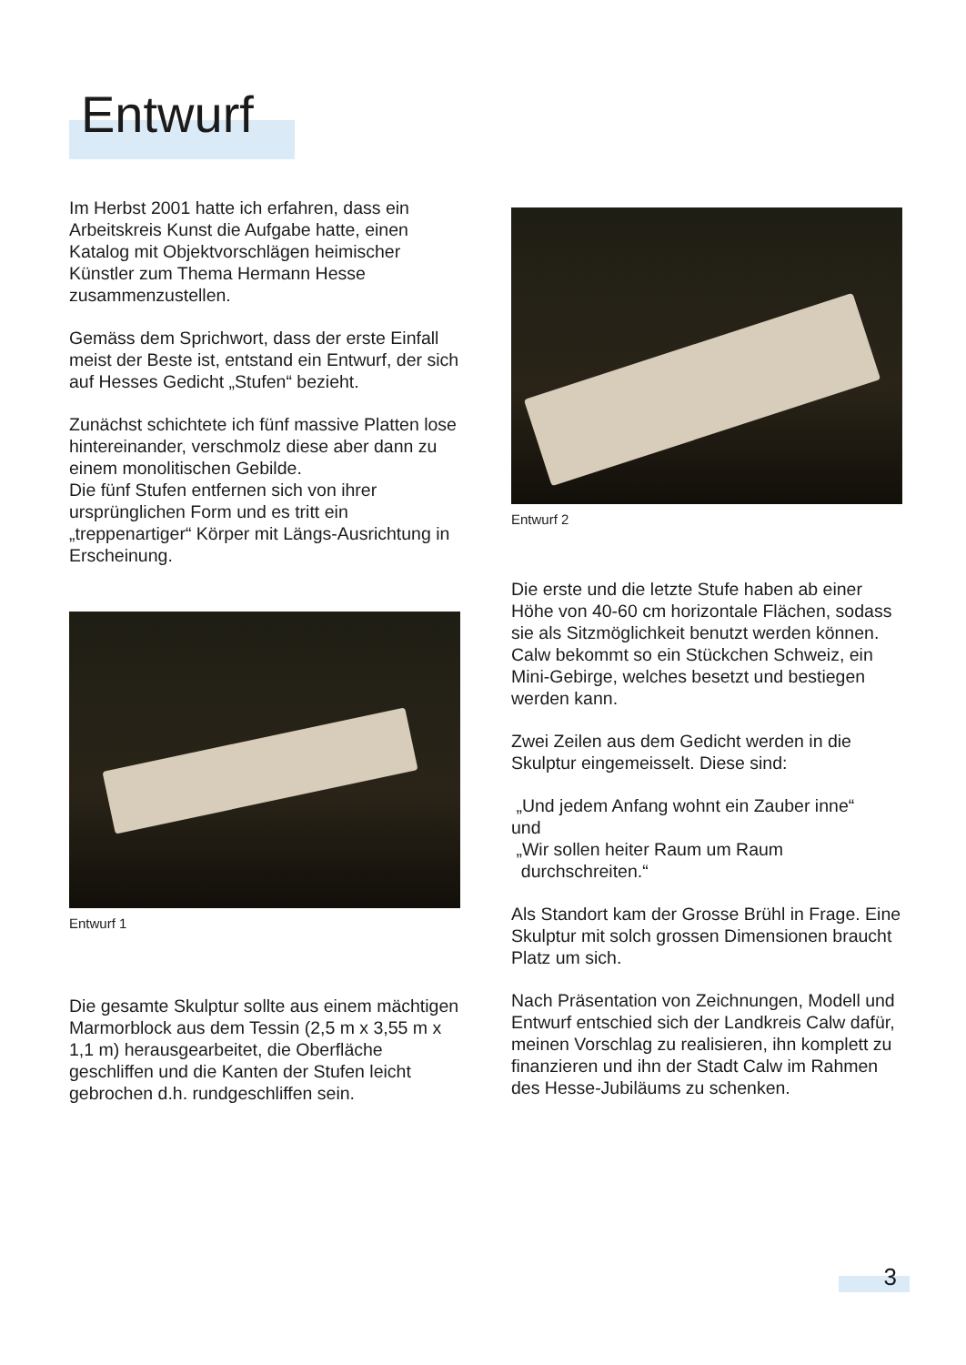Entwurf
Im Herbst 2001 hatte ich erfahren, dass ein Arbeitskreis Kunst die Aufgabe hatte, einen Katalog mit Objektvorschlägen heimischer Künstler zum Thema Hermann Hesse zusammenzustellen.
Gemäss dem Sprichwort, dass der erste Einfall meist der Beste ist, entstand ein Entwurf, der sich auf Hesses Gedicht „Stufen“ bezieht.
Zunächst schichtete ich fünf massive Platten lose hintereinander, verschmolz diese aber dann zu einem monolitischen Gebilde.
Die fünf Stufen entfernen sich von ihrer ursprünglichen Form und es tritt ein „treppenartiger“ Körper mit Längs-Ausrichtung in Erscheinung.
Entwurf 1
Die gesamte Skulptur sollte aus einem mächtigen Marmorblock aus dem Tessin (2,5 m x 3,55 m x 1,1 m) herausgearbeitet, die Oberfläche geschliffen und die Kanten der Stufen leicht gebrochen d.h. rundgeschliffen sein.
Entwurf 2
Die erste und die letzte Stufe haben ab einer Höhe von 40-60 cm horizontale Flächen, sodass sie als Sitzmöglichkeit benutzt werden können. Calw bekommt so ein Stückchen Schweiz, ein Mini-Gebirge, welches besetzt und bestiegen werden kann.
Zwei Zeilen aus dem Gedicht werden in die Skulptur eingemeisselt. Diese sind:
„Und jedem Anfang wohnt ein Zauber inne“
und
„Wir sollen heiter Raum um Raum
durchschreiten.“
Als Standort kam der Grosse Brühl in Frage. Eine Skulptur mit solch grossen Dimensionen braucht Platz um sich.
Nach Präsentation von Zeichnungen, Modell und Entwurf entschied sich der Landkreis Calw dafür, meinen Vorschlag zu realisieren, ihn komplett zu finanzieren und ihn der Stadt Calw im Rahmen des Hesse-Jubiläums zu schenken.
3